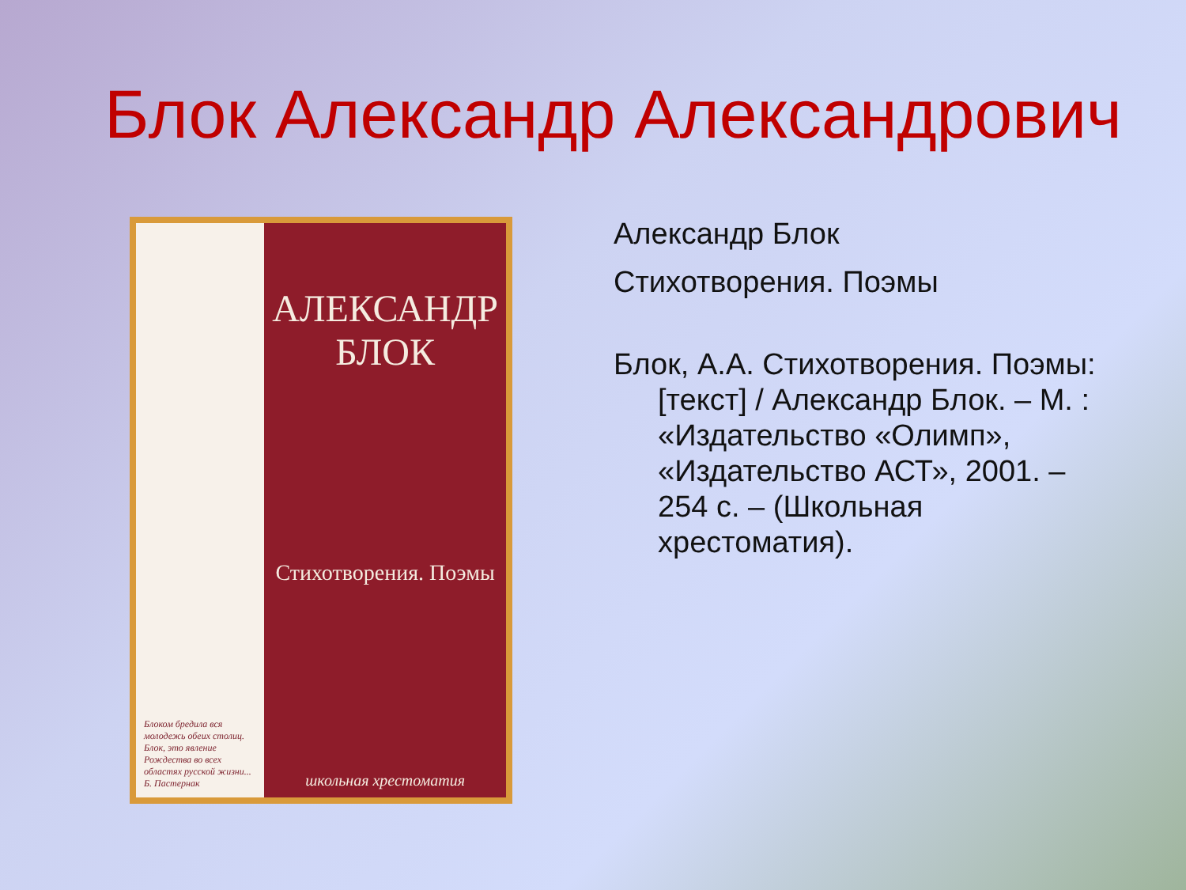Блок Александр Александрович
Блоком бредила вся молодежь обеих столиц. Блок, это явление Рождества во всех областях русской жизни...
Б. Пастернак
АЛЕКСАНДР
БЛОК
Стихотворения. Поэмы
школьная хрестоматия
Александр Блок
Стихотворения. Поэмы
Блок, А.А. Стихотворения. Поэмы: [текст] / Александр Блок. – М. : «Издательство «Олимп», «Издательство АСТ», 2001. – 254 с. – (Школьная хрестоматия).